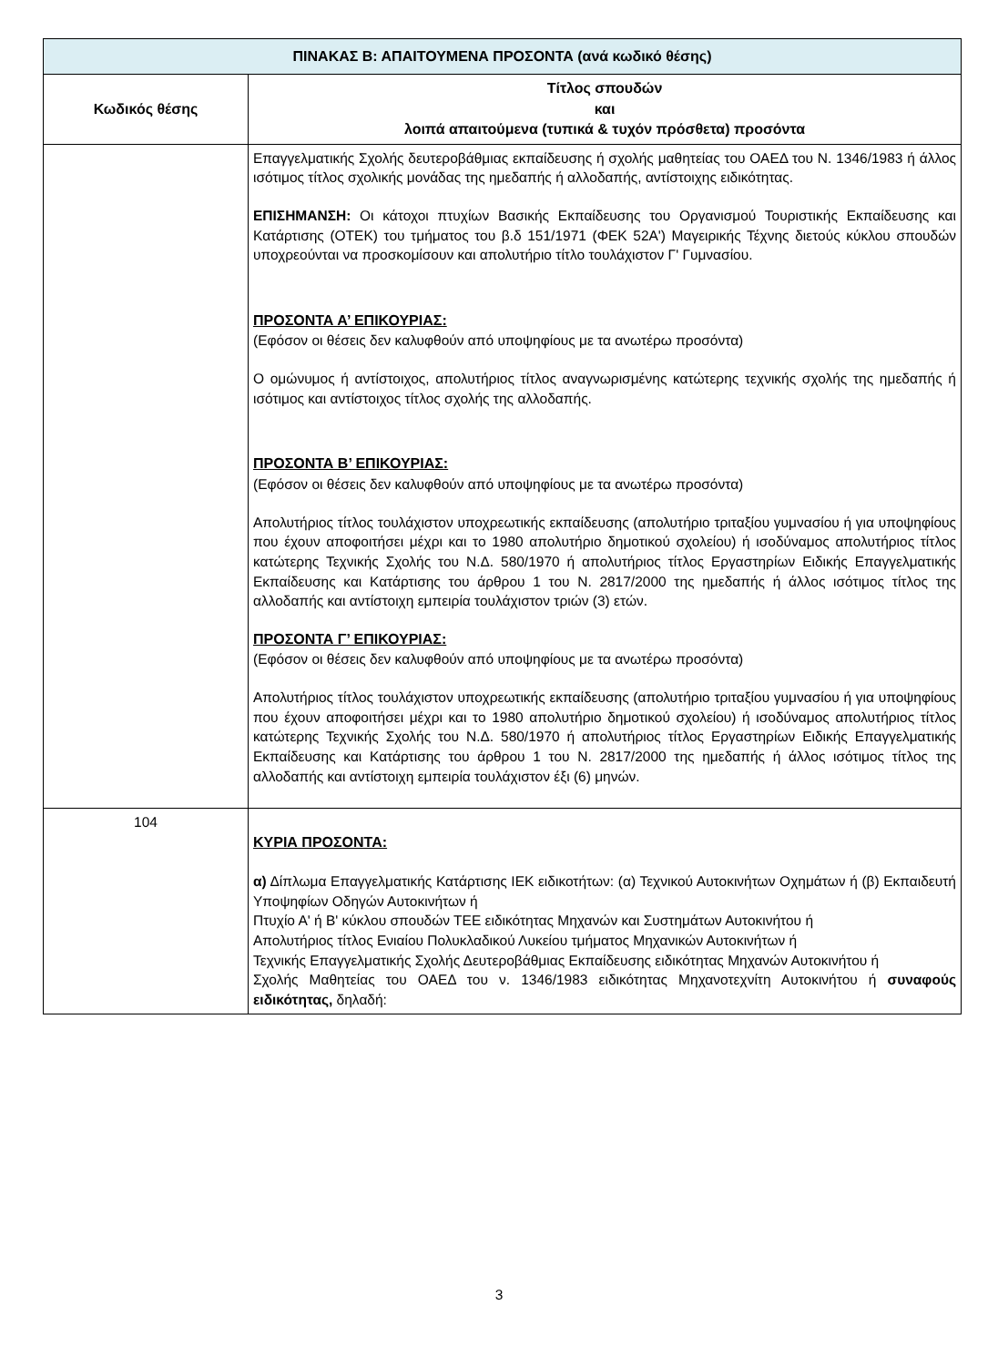| ΠΙΝΑΚΑΣ Β: ΑΠΑΙΤΟΥΜΕΝΑ ΠΡΟΣΟΝΤΑ (ανά κωδικό θέσης) | |
| Κωδικός θέσης | Τίτλος σπουδών και λοιπά απαιτούμενα (τυπικά & τυχόν πρόσθετα) προσόντα |
| | Επαγγελματικής Σχολής δευτεροβάθμιας εκπαίδευσης ή σχολής μαθητείας του ΟΑΕΔ του Ν. 1346/1983 ή άλλος ισότιμος τίτλος σχολικής μονάδας της ημεδαπής ή αλλοδαπής, αντίστοιχης ειδικότητας. ΕΠΙΣΗΜΑΝΣΗ: Οι κάτοχοι πτυχίων Βασικής Εκπαίδευσης του Οργανισμού Τουριστικής Εκπαίδευσης και Κατάρτισης (ΟΤΕΚ) του τμήματος του β.δ 151/1971 (ΦΕΚ 52Α') Μαγειρικής Τέχνης διετούς κύκλου σπουδών υποχρεούνται να προσκομίσουν και απολυτήριο τίτλο τουλάχιστον Γ' Γυμνασίου. ΠΡΟΣΟΝΤΑ Α’ ΕΠΙΚΟΥΡΙΑΣ: (Εφόσον οι θέσεις δεν καλυφθούν από υποψηφίους με τα ανωτέρω προσόντα) Ο ομώνυμος ή αντίστοιχος, απολυτήριος τίτλος αναγνωρισμένης κατώτερης τεχνικής σχολής της ημεδαπής ή ισότιμος και αντίστοιχος τίτλος σχολής της αλλοδαπής. ΠΡΟΣΟΝΤΑ Β’ ΕΠΙΚΟΥΡΙΑΣ: (Εφόσον οι θέσεις δεν καλυφθούν από υποψηφίους με τα ανωτέρω προσόντα) Απολυτήριος τίτλος τουλάχιστον υποχρεωτικής εκπαίδευσης (απολυτήριο τριταξίου γυμνασίου ή για υποψηφίους που έχουν αποφοιτήσει μέχρι και το 1980 απολυτήριο δημοτικού σχολείου) ή ισοδύναμος απολυτήριος τίτλος κατώτερης Τεχνικής Σχολής του Ν.Δ. 580/1970 ή απολυτήριος τίτλος Εργαστηρίων Ειδικής Επαγγελματικής Εκπαίδευσης και Κατάρτισης του άρθρου 1 του Ν. 2817/2000 της ημεδαπής ή άλλος ισότιμος τίτλος της αλλοδαπής και αντίστοιχη εμπειρία τουλάχιστον τριών (3) ετών. ΠΡΟΣΟΝΤΑ Γ’ ΕΠΙΚΟΥΡΙΑΣ: (Εφόσον οι θέσεις δεν καλυφθούν από υποψηφίους με τα ανωτέρω προσόντα) Απολυτήριος τίτλος τουλάχιστον υποχρεωτικής εκπαίδευσης (απολυτήριο τριταξίου γυμνασίου ή για υποψηφίους που έχουν αποφοιτήσει μέχρι και το 1980 απολυτήριο δημοτικού σχολείου) ή ισοδύναμος απολυτήριος τίτλος κατώτερης Τεχνικής Σχολής του Ν.Δ. 580/1970 ή απολυτήριος τίτλος Εργαστηρίων Ειδικής Επαγγελματικής Εκπαίδευσης και Κατάρτισης του άρθρου 1 του Ν. 2817/2000 της ημεδαπής ή άλλος ισότιμος τίτλος της αλλοδαπής και αντίστοιχη εμπειρία τουλάχιστον έξι (6) μηνών. |
| 104 | ΚΥΡΙΑ ΠΡΟΣΟΝΤΑ: α) Δίπλωμα Επαγγελματικής Κατάρτισης ΙΕΚ ειδικοτήτων: (α) Τεχνικού Αυτοκινήτων Οχημάτων ή (β) Εκπαιδευτή Υποψηφίων Οδηγών Αυτοκινήτων ή Πτυχίο Α' ή Β' κύκλου σπουδών ΤΕΕ ειδικότητας Μηχανών και Συστημάτων Αυτοκινήτου ή Απολυτήριος τίτλος Ενιαίου Πολυκλαδικού Λυκείου τμήματος Μηχανικών Αυτοκινήτων ή Τεχνικής Επαγγελματικής Σχολής Δευτεροβάθμιας Εκπαίδευσης ειδικότητας Μηχανών Αυτοκινήτου ή Σχολής Μαθητείας του ΟΑΕΔ του ν. 1346/1983 ειδικότητας Μηχανοτεχνίτη Αυτοκινήτου ή συναφούς ειδικότητας, δηλαδή: |
3